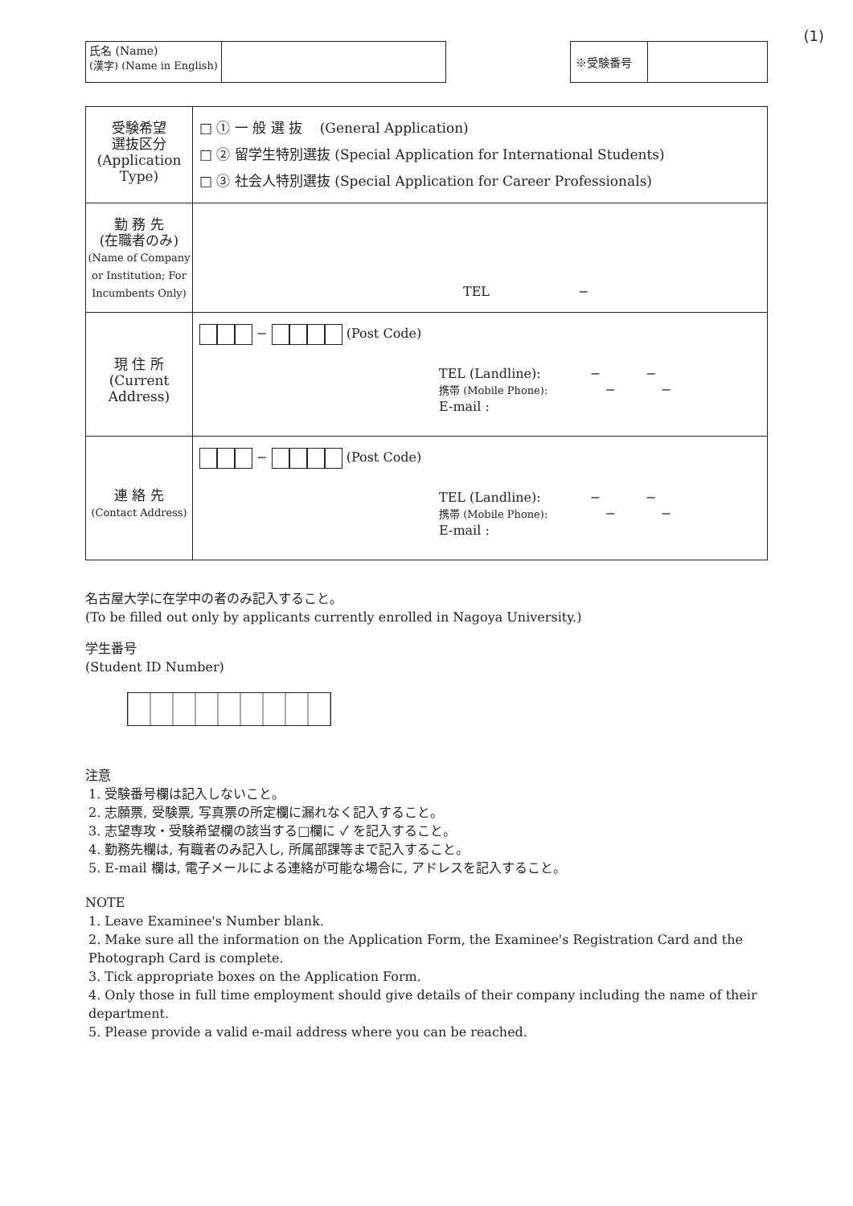(1)
| 氏名 (Name) (漢字) (Name in English) | |
| ※受験番号 | |
| 受験希望 選抜区分 (Application Type) | □ ① 一 般 選 抜 (General Application) □ ② 留学生特別選抜 (Special Application for International Students) □ ③ 社会人特別選抜 (Special Application for Career Professionals) |
| 現 住 所 (Current Address) | − (Post Code) TEL (Landline): − − 携帯 (Mobile Phone): − − E-mail : |
| 連 絡 先 (Contact Address) | − (Post Code) TEL (Landline): − − 携帯 (Mobile Phone): − − E-mail : |
名古屋大学に在学中の者のみ記入すること。
(To be filled out only by applicants currently enrolled in Nagoya University.)
学生番号
(Student ID Number)
注意
1. 受験番号欄は記入しないこと。
2. 志願票, 受験票, 写真票の所定欄に漏れなく記入すること。
3. 志望専攻・受験希望欄の該当する□欄に ✓ を記入すること。
4. 勤務先欄は, 有職者のみ記入し, 所属部課等まで記入すること。
5. E-mail 欄は, 電子メールによる連絡が可能な場合に, アドレスを記入すること。
NOTE
1. Leave Examinee's Number blank.
2. Make sure all the information on the Application Form, the Examinee's Registration Card and the Photograph Card is complete.
3. Tick appropriate boxes on the Application Form.
4. Only those in full time employment should give details of their company including the name of their department.
5. Please provide a valid e-mail address where you can be reached.